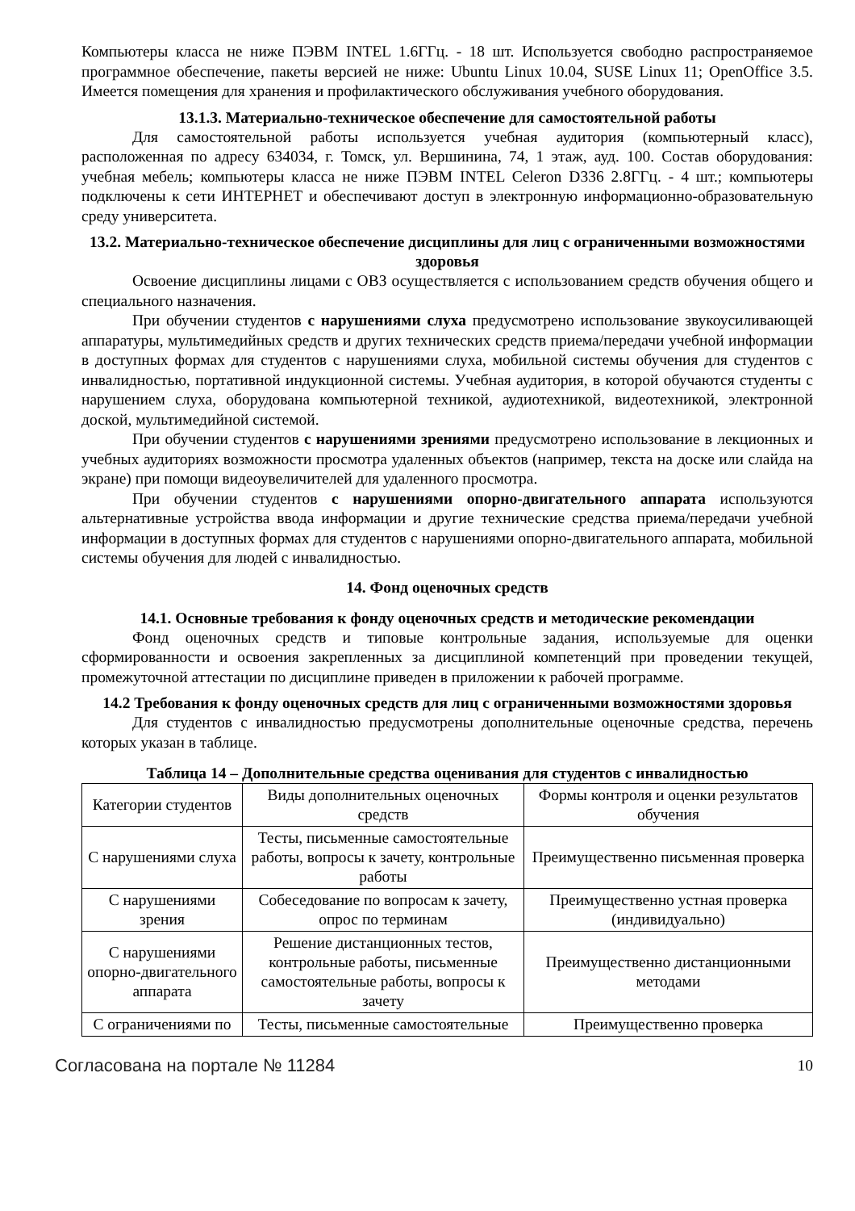Компьютеры класса не ниже ПЭВМ INTEL 1.6ГГц. - 18 шт. Используется свободно распространяемое программное обеспечение, пакеты версией не ниже: Ubuntu Linux 10.04, SUSE Linux 11; OpenOffice 3.5. Имеется помещения для хранения и профилактического обслуживания учебного оборудования.
13.1.3. Материально-техническое обеспечение для самостоятельной работы
Для самостоятельной работы используется учебная аудитория (компьютерный класс), расположенная по адресу 634034, г. Томск, ул. Вершинина, 74, 1 этаж, ауд. 100. Состав оборудования: учебная мебель; компьютеры класса не ниже ПЭВМ INTEL Celeron D336 2.8ГГц. - 4 шт.; компьютеры подключены к сети ИНТЕРНЕТ и обеспечивают доступ в электронную информационно-образовательную среду университета.
13.2. Материально-техническое обеспечение дисциплины для лиц с ограниченными возможностями здоровья
Освоение дисциплины лицами с ОВЗ осуществляется с использованием средств обучения общего и специального назначения.
При обучении студентов с нарушениями слуха предусмотрено использование звукоусиливающей аппаратуры, мультимедийных средств и других технических средств приема/передачи учебной информации в доступных формах для студентов с нарушениями слуха, мобильной системы обучения для студентов с инвалидностью, портативной индукционной системы. Учебная аудитория, в которой обучаются студенты с нарушением слуха, оборудована компьютерной техникой, аудиотехникой, видеотехникой, электронной доской, мультимедийной системой.
При обучении студентов с нарушениями зрениями предусмотрено использование в лекционных и учебных аудиториях возможности просмотра удаленных объектов (например, текста на доске или слайда на экране) при помощи видеоувеличителей для удаленного просмотра.
При обучении студентов с нарушениями опорно-двигательного аппарата используются альтернативные устройства ввода информации и другие технические средства приема/передачи учебной информации в доступных формах для студентов с нарушениями опорно-двигательного аппарата, мобильной системы обучения для людей с инвалидностью.
14. Фонд оценочных средств
14.1. Основные требования к фонду оценочных средств и методические рекомендации
Фонд оценочных средств и типовые контрольные задания, используемые для оценки сформированности и освоения закрепленных за дисциплиной компетенций при проведении текущей, промежуточной аттестации по дисциплине приведен в приложении к рабочей программе.
14.2 Требования к фонду оценочных средств для лиц с ограниченными возможностями здоровья
Для студентов с инвалидностью предусмотрены дополнительные оценочные средства, перечень которых указан в таблице.
Таблица 14 – Дополнительные средства оценивания для студентов с инвалидностью
| Категории студентов | Виды дополнительных оценочных средств | Формы контроля и оценки результатов обучения |
| С нарушениями слуха | Тесты, письменные самостоятельные работы, вопросы к зачету, контрольные работы | Преимущественно письменная проверка |
| С нарушениями зрения | Собеседование по вопросам к зачету, опрос по терминам | Преимущественно устная проверка (индивидуально) |
| С нарушениями опорно-двигательного аппарата | Решение дистанционных тестов, контрольные работы, письменные самостоятельные работы, вопросы к зачету | Преимущественно дистанционными методами |
| С ограничениями по | Тесты, письменные самостоятельные | Преимущественно проверка |
Согласована на портале № 11284 10